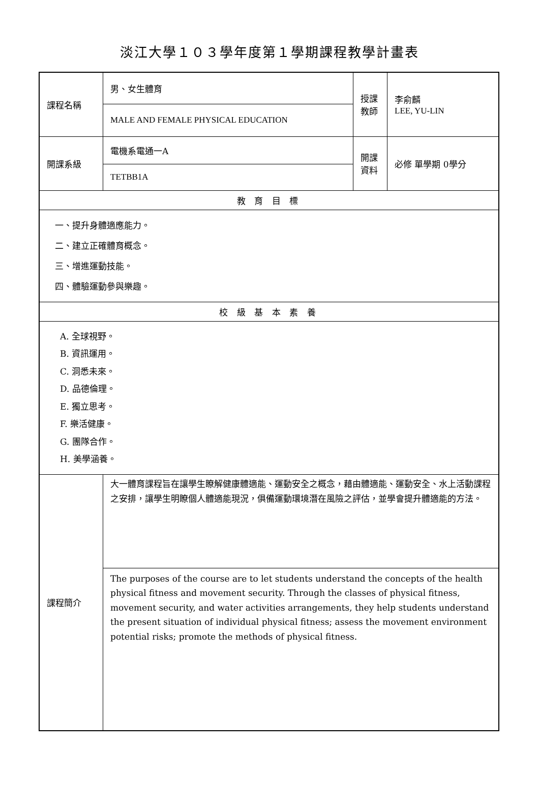淡江大學１０３學年度第１學期課程教學計畫表
| 課程名稱 | 男、女生體育 | 授課 教師 | 李俞麟 LEE, YU-LIN |
| | MALE AND FEMALE PHYSICAL EDUCATION | | |
| 開課系級 | 電機系電通一A | 開課 資料 | 必修 單學期 0學分 |
| | TETBB1A | | |
| 教 育 目 標 | | | |
| 一、提升身體適應能力。 二、建立正確體育概念。 三、增進運動技能。 四、體驗運動參與樂趣。 | | | |
| 校 級 基 本 素 養 | | | |
| A. 全球視野。 B. 資訊運用。 C. 洞悉未來。 D. 品德倫理。 E. 獨立思考。 F. 樂活健康。 G. 團隊合作。 H. 美學涵養。 | | | |
| 課程簡介 | 大一體育課程旨在讓學生瞭解健康體適能、運動安全之概念，藉由體適能、運動安全、水上活動課程之安排，讓學生明瞭個人體適能現況，俱備運動環境潛在風險之評估，並學會提升體適能的方法。 | | |
| | The purposes of the course are to let students understand the concepts of the health physical fitness and movement security. Through the classes of physical fitness, movement security, and water activities arrangements, they help students understand the present situation of individual physical fitness; assess the movement environment potential risks; promote the methods of physical fitness. | | |